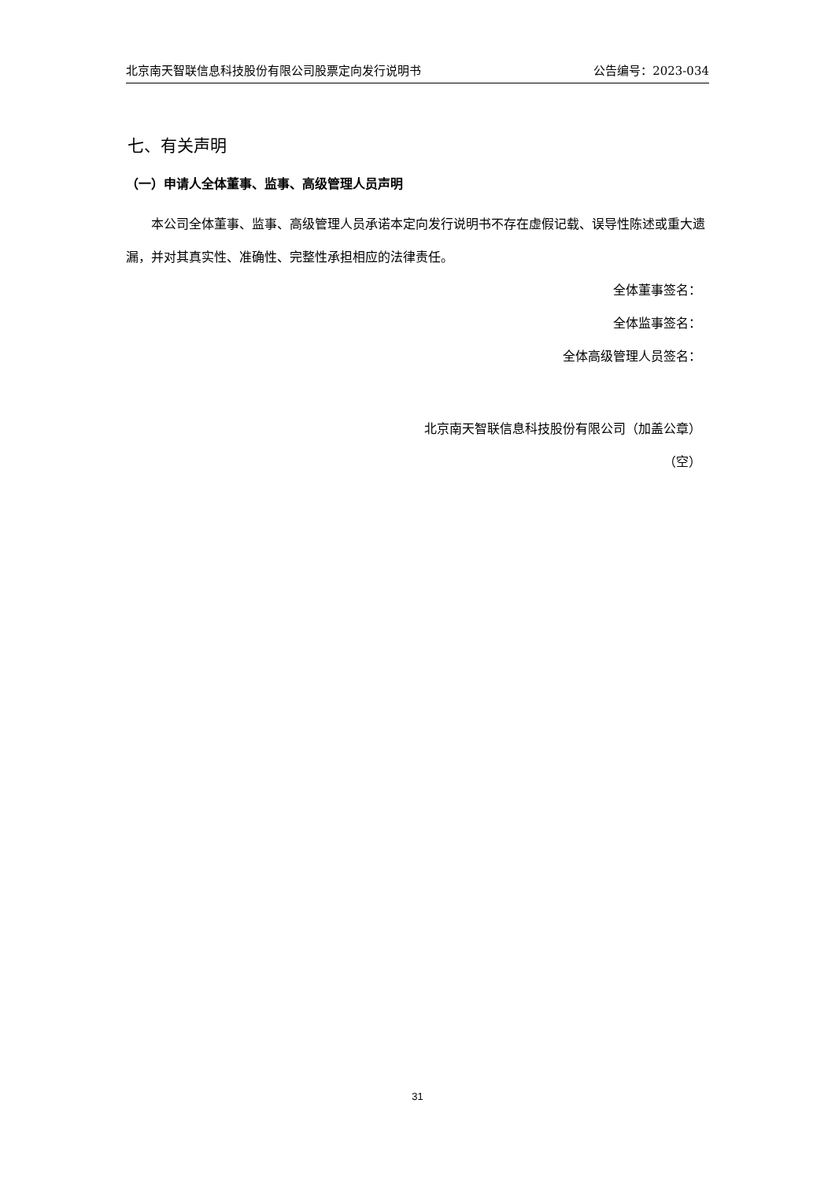北京南天智联信息科技股份有限公司股票定向发行说明书 公告编号：2023-034
七、有关声明
（一）申请人全体董事、监事、高级管理人员声明
本公司全体董事、监事、高级管理人员承诺本定向发行说明书不存在虚假记载、误导性陈述或重大遗漏，并对其真实性、准确性、完整性承担相应的法律责任。
全体董事签名：
全体监事签名：
全体高级管理人员签名：
北京南天智联信息科技股份有限公司（加盖公章）
（空）
31